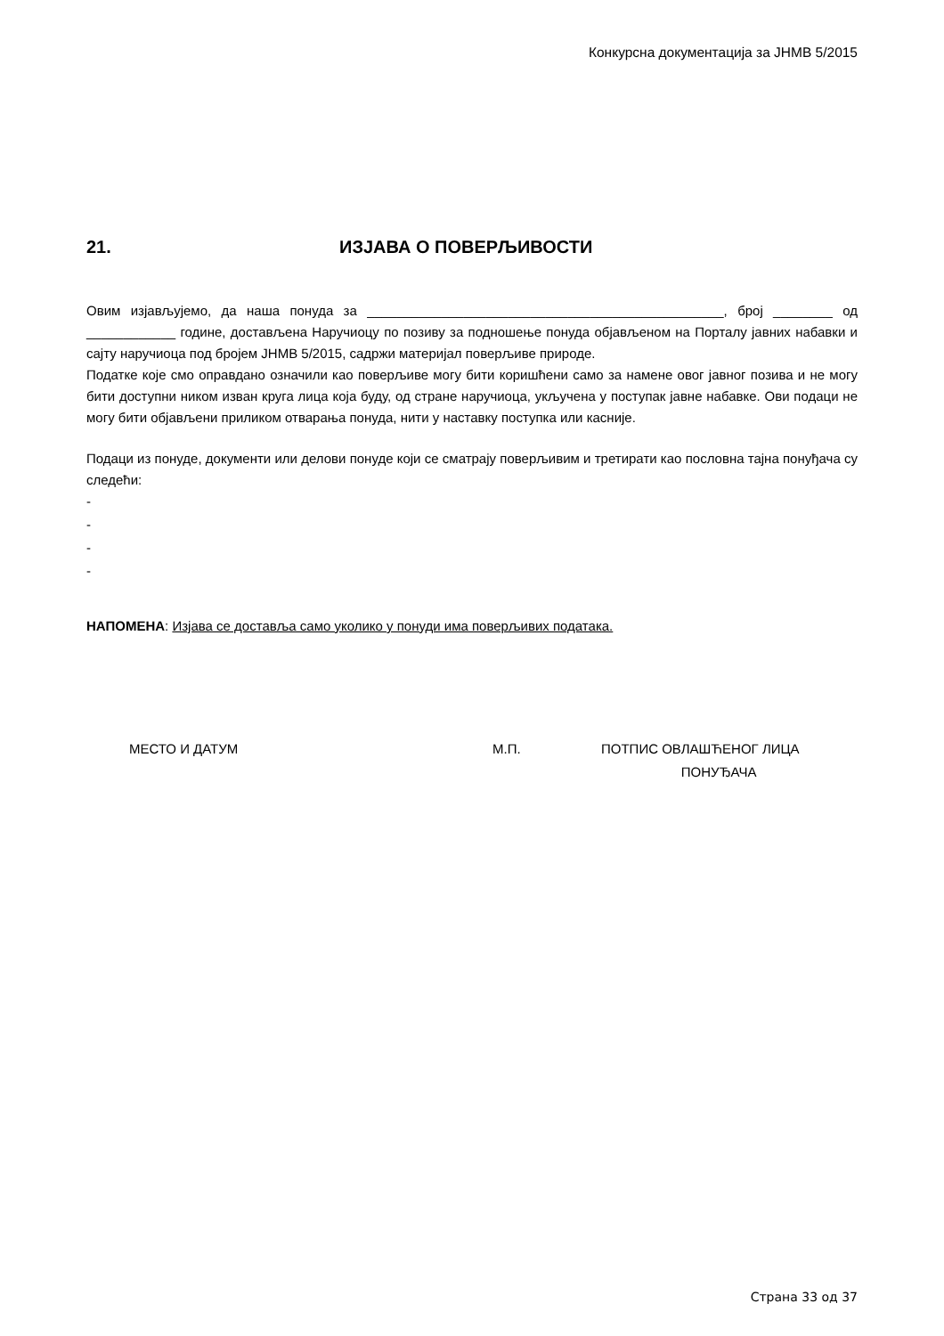Конкурсна документација за ЈНМВ 5/2015
21. ИЗЈАВА О ПОВЕРЉИВОСТИ
Овим изјављујемо, да наша понуда за ________________________________________________, број ________ од ____________ године, достављена Наручиоцу по позиву за подношење понуда објављеном на Порталу јавних набавки и сајту наручиоца под бројем ЈНМВ 5/2015, садржи материјал поверљиве природе.
Податке које смо оправдано означили као поверљиве могу бити коришћени само за намене овог јавног позива и не могу бити доступни ником изван круга лица која буду, од стране наручиоца, укључена у поступак јавне набавке. Ови подаци не могу бити објављени приликом отварања понуда, нити у наставку поступка или касније.
Подаци из понуде, документи или делови понуде који се сматрају поверљивим и третирати као пословна тајна понуђача су следећи:
-
-
-
-
НАПОМЕНА: Изјава се доставља само уколико у понуди има поверљивих података.
МЕСТО И ДАТУМ М.П. ПОТПИС ОВЛАШЋЕНОГ ЛИЦА
ПОНУЂАЧА
Страна 33 од 37